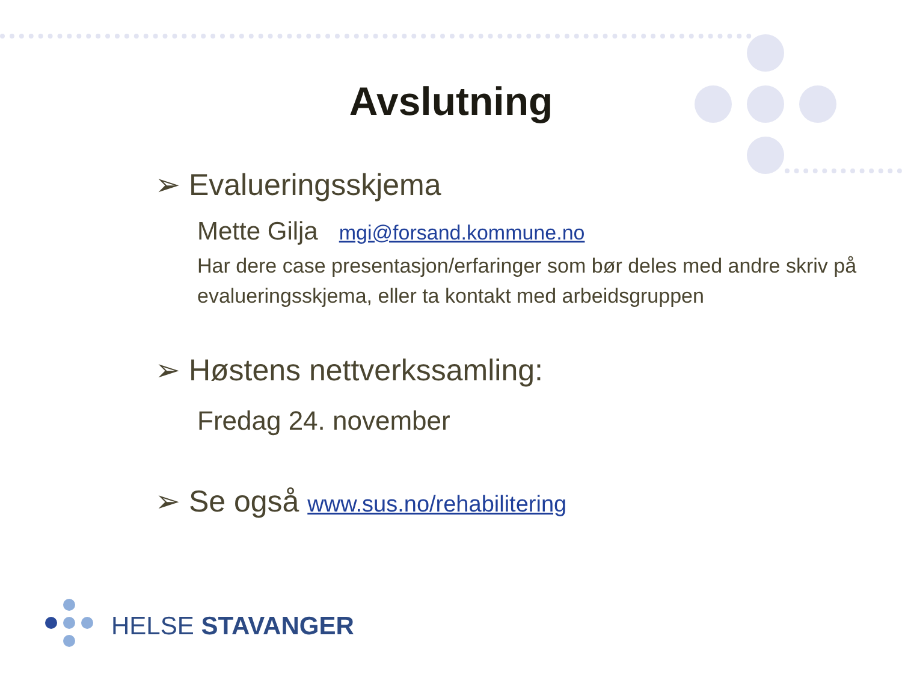Avslutning
➢ Evalueringsskjema
Mette Gilja mgi@forsand.kommune.no
Har dere case presentasjon/erfaringer som bør deles med andre skriv på evalueringsskjema, eller ta kontakt med arbeidsgruppen
➢ Høstens nettverkssamling:
Fredag 24. november
➢ Se også www.sus.no/rehabilitering
HELSE STAVANGER